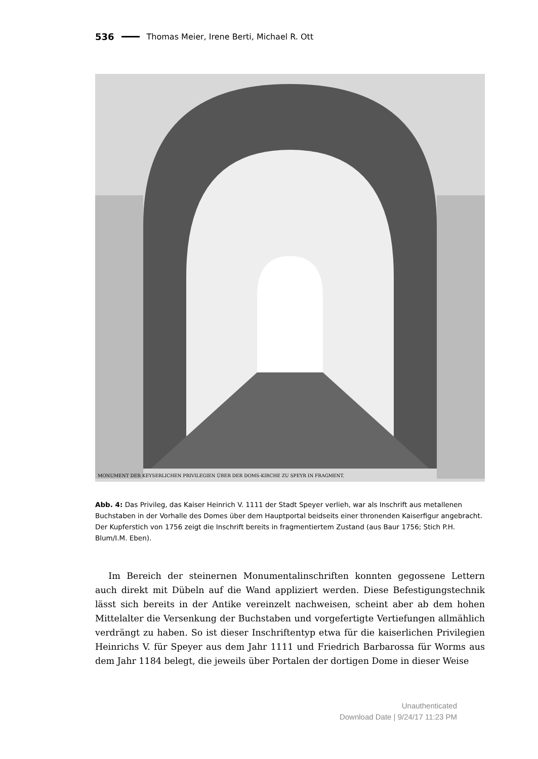536 Thomas Meier, Irene Berti, Michael R. Ott
MONUMENT DER KEYSERLICHEN PRIVILEGIEN ÜBER DER DOMS-KIRCHE ZU SPEYR IN FRAGMENT.
Abb. 4: Das Privileg, das Kaiser Heinrich V. 1111 der Stadt Speyer verlieh, war als Inschrift aus metallenen Buchstaben in der Vorhalle des Domes über dem Hauptportal beidseits einer thronen­den Kaiserfigur angebracht. Der Kupferstich von 1756 zeigt die Inschrift bereits in fragmentiertem Zustand (aus Baur 1756; Stich P.H. Blum/I.M. Eben).
  Im Bereich der steinernen Monumentalinschriften konnten gegossene Lettern auch direkt mit Dübeln auf die Wand appliziert werden. Diese Befestigungstechnik lässt sich bereits in der Antike vereinzelt nachweisen, scheint aber ab dem hohen Mittelalter die Versenkung der Buchstaben und vorgefertigte Vertiefungen allmählich verdrängt zu haben. So ist dieser Inschriftentyp etwa für die kaiserlichen Privilegien Heinrichs V. für Speyer aus dem Jahr 1111 und Friedrich Barbarossa für Worms aus dem Jahr 1184 belegt, die jeweils über Portalen der dortigen Dome in dieser Weise
Unauthenticated
Download Date | 9/24/17 11:23 PM